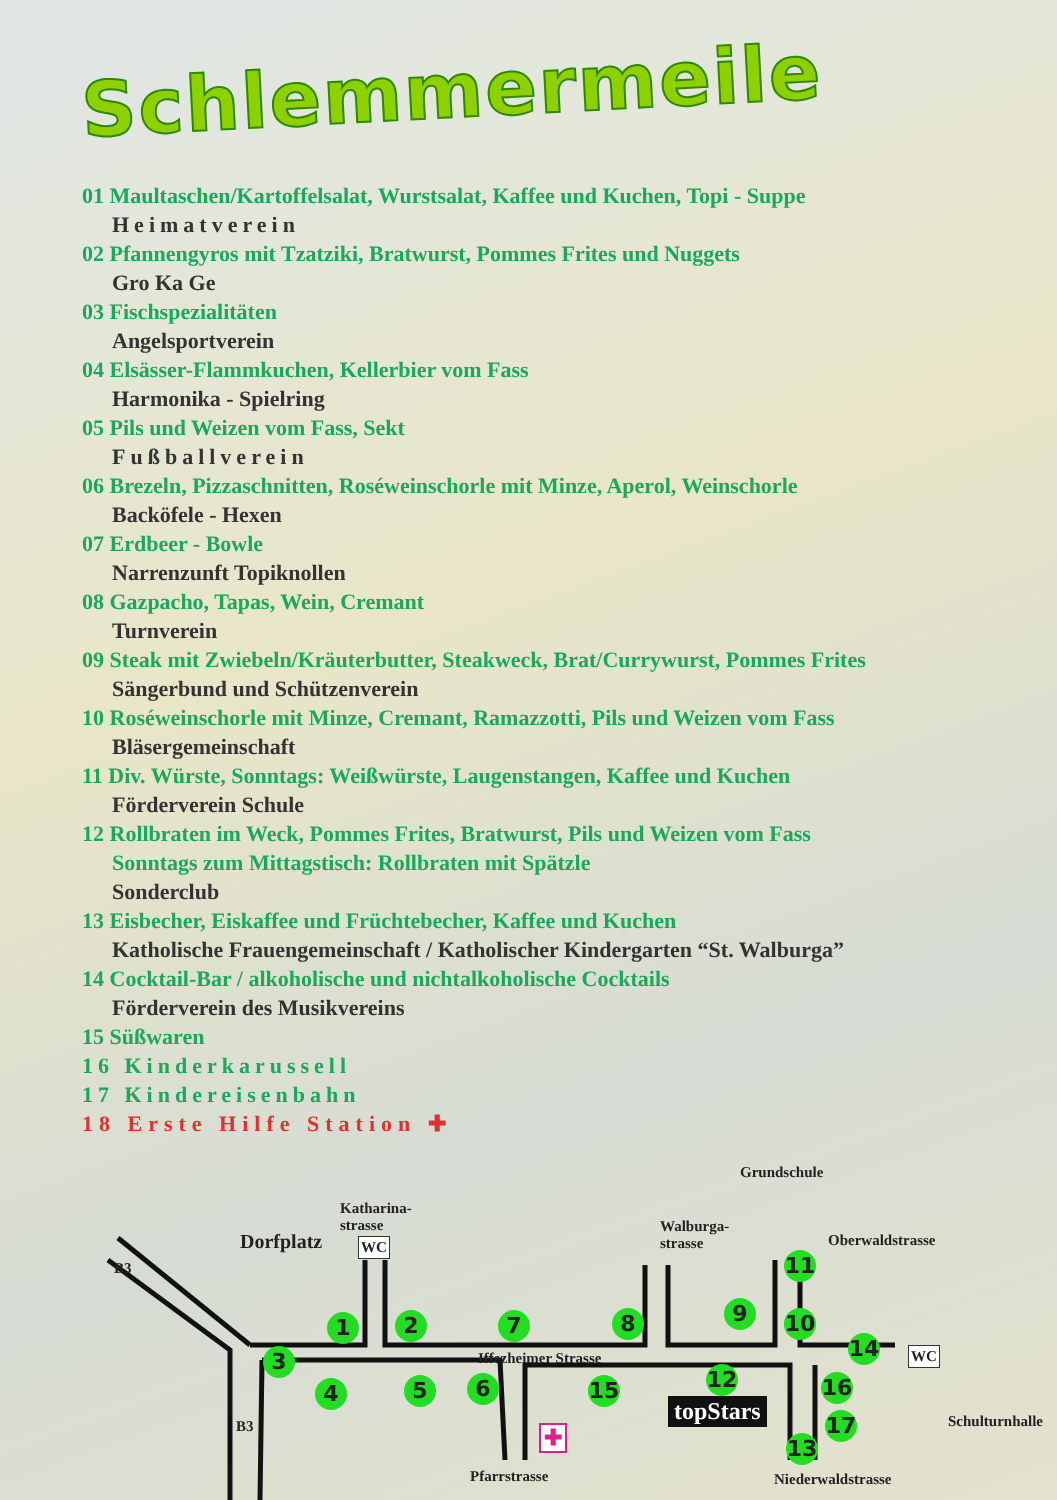Schlemmermeile
01 Maultaschen/Kartoffelsalat, Wurstsalat, Kaffee und Kuchen, Topi - Suppe
Heimatverein
02 Pfannengyros mit Tzatziki, Bratwurst, Pommes Frites und Nuggets
Gro Ka Ge
03 Fischspezialitäten
Angelsportverein
04 Elsässer-Flammkuchen, Kellerbier vom Fass
Harmonika - Spielring
05 Pils und Weizen vom Fass, Sekt
Fußballverein
06 Brezeln, Pizzaschnitten, Roséweinschorle mit Minze, Aperol, Weinschorle
Backöfele - Hexen
07 Erdbeer - Bowle
Narrenzunft Topiknollen
08 Gazpacho, Tapas, Wein, Cremant
Turnverein
09 Steak mit Zwiebeln/Kräuterbutter, Steakweck, Brat/Currywurst, Pommes Frites
Sängerbund und Schützenverein
10 Roséweinschorle mit Minze, Cremant, Ramazzotti, Pils und Weizen vom Fass
Bläsergemeinschaft
11 Div. Würste, Sonntags: Weißwürste, Laugenstangen, Kaffee und Kuchen
Förderverein Schule
12 Rollbraten im Weck, Pommes Frites, Bratwurst, Pils und Weizen vom Fass
Sonntags zum Mittagstisch: Rollbraten mit Spätzle
Sonderclub
13 Eisbecher, Eiskaffee und Früchtebecher, Kaffee und Kuchen
Katholische Frauengemeinschaft / Katholischer Kindergarten “St. Walburga”
14 Cocktail-Bar / alkoholische und nichtalkoholische Cocktails
Förderverein des Musikvereins
15 Süßwaren
16 Kinderkarussell
17 Kindereisenbahn
18 Erste Hilfe Station ✚
Dorfplatz
Katharina-
strasse
WC
Grundschule
Walburga-
strasse Oberwaldstrasse
Iffezheimer Strasse WC
Schulturnhalle
Pfarrstrasse Niederwaldstrasse
B3
B3
topStars
1 2
3
4 5 6
7 8 9 10
11
12
13
14
15 16
17 ✚